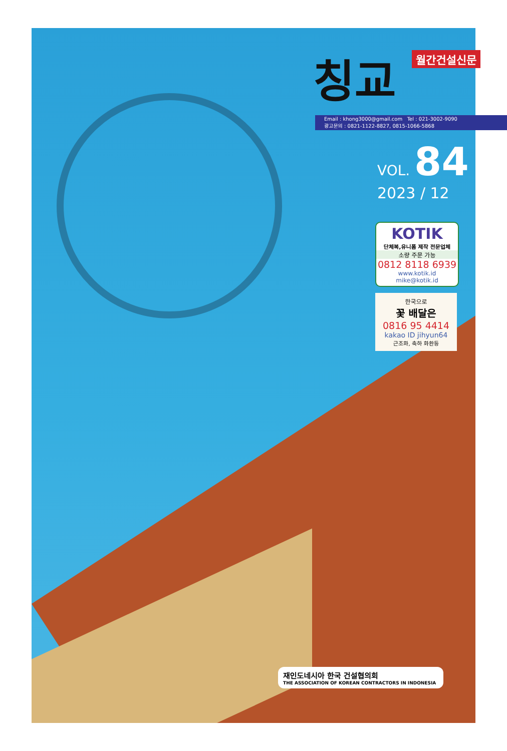칭교 월간건설신문
Email : khong3000@gmail.com Tel : 021-3002-9090
광고문의 : 0821-1122-8827, 0815-1066-5868
VOL. 84
2023 / 12
KOTIK
단체복,유니폼 제작 전문업체
소량 주문 가능
0812 8118 6939
www.kotik.id mike@kotik.id
한국으로
꽃 배달은
0816 95 4414
kakao ID jihyun64
근조화, 축하 화환등
재인도네시아 한국 건설협의회
THE ASSOCIATION OF KOREAN CONTRACTORS IN INDONESIA